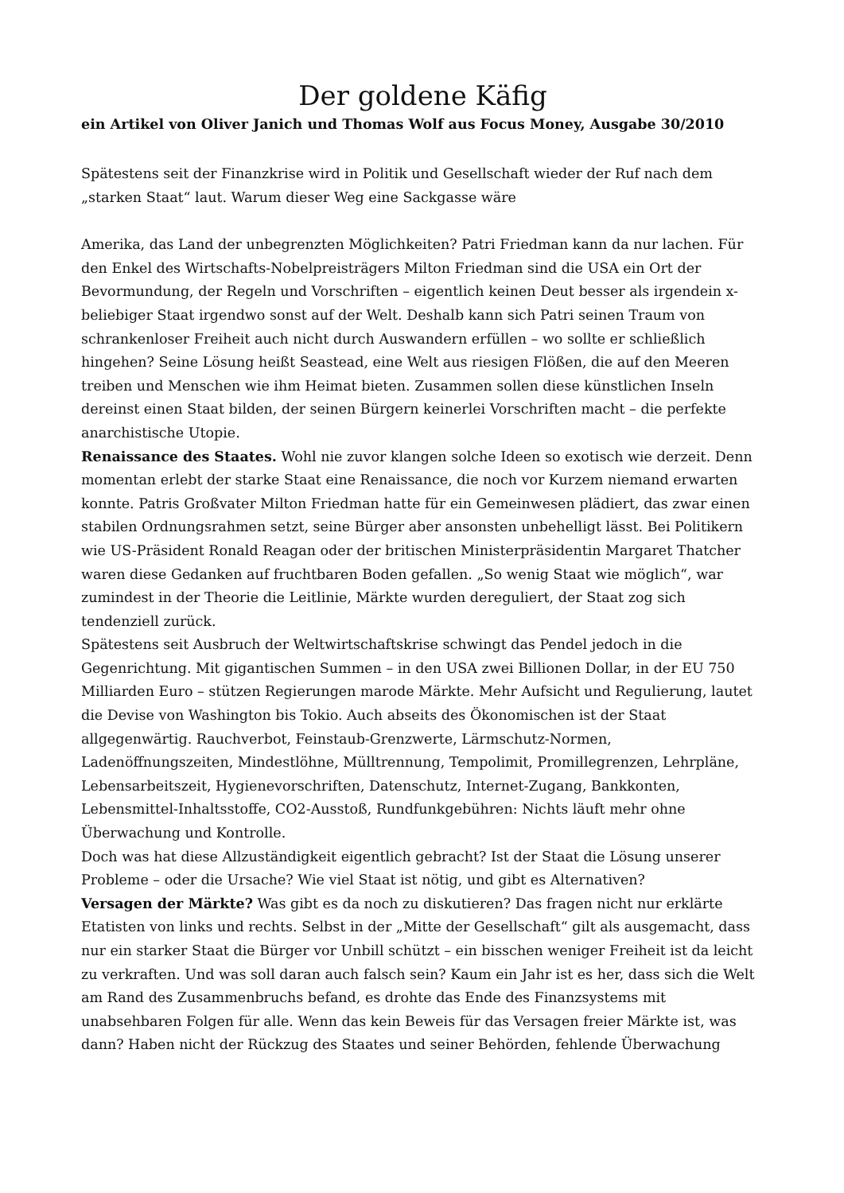Der goldene Käfig
ein Artikel von Oliver Janich und Thomas Wolf aus Focus Money, Ausgabe 30/2010
Spätestens seit der Finanzkrise wird in Politik und Gesellschaft wieder der Ruf nach dem „starken Staat“ laut. Warum dieser Weg eine Sackgasse wäre
Amerika, das Land der unbegrenzten Möglichkeiten? Patri Friedman kann da nur lachen. Für den Enkel des Wirtschafts-Nobelpreisträgers Milton Friedman sind die USA ein Ort der Bevormundung, der Regeln und Vorschriften – eigentlich keinen Deut besser als irgendein x-beliebiger Staat irgendwo sonst auf der Welt. Deshalb kann sich Patri seinen Traum von schrankenloser Freiheit auch nicht durch Auswandern erfüllen – wo sollte er schließlich hingehen? Seine Lösung heißt Seastead, eine Welt aus riesigen Flößen, die auf den Meeren treiben und Menschen wie ihm Heimat bieten. Zusammen sollen diese künstlichen Inseln dereinst einen Staat bilden, der seinen Bürgern keinerlei Vorschriften macht – die perfekte anarchistische Utopie.
Renaissance des Staates. Wohl nie zuvor klangen solche Ideen so exotisch wie derzeit. Denn momentan erlebt der starke Staat eine Renaissance, die noch vor Kurzem niemand erwarten konnte. Patris Großvater Milton Friedman hatte für ein Gemeinwesen plädiert, das zwar einen stabilen Ordnungsrahmen setzt, seine Bürger aber ansonsten unbehelligt lässt. Bei Politikern wie US-Präsident Ronald Reagan oder der britischen Ministerpräsidentin Margaret Thatcher waren diese Gedanken auf fruchtbaren Boden gefallen. „So wenig Staat wie möglich“, war zumindest in der Theorie die Leitlinie, Märkte wurden dereguliert, der Staat zog sich tendenziell zurück.
Spätestens seit Ausbruch der Weltwirtschaftskrise schwingt das Pendel jedoch in die Gegenrichtung. Mit gigantischen Summen – in den USA zwei Billionen Dollar, in der EU 750 Milliarden Euro – stützen Regierungen marode Märkte. Mehr Aufsicht und Regulierung, lautet die Devise von Washington bis Tokio. Auch abseits des Ökonomischen ist der Staat allgegenwärtig. Rauchverbot, Feinstaub-Grenzwerte, Lärmschutz-Normen, Ladenöffnungszeiten, Mindestlöhne, Mülltrennung, Tempolimit, Promillegrenzen, Lehrpläne, Lebensarbeitszeit, Hygienevorschriften, Datenschutz, Internet-Zugang, Bankkonten, Lebensmittel-Inhaltsstoffe, CO2-Ausstoß, Rundfunkgebühren: Nichts läuft mehr ohne Überwachung und Kontrolle.
Doch was hat diese Allzuständigkeit eigentlich gebracht? Ist der Staat die Lösung unserer Probleme – oder die Ursache? Wie viel Staat ist nötig, und gibt es Alternativen?
Versagen der Märkte? Was gibt es da noch zu diskutieren? Das fragen nicht nur erklärte Etatisten von links und rechts. Selbst in der „Mitte der Gesellschaft“ gilt als ausgemacht, dass nur ein starker Staat die Bürger vor Unbill schützt – ein bisschen weniger Freiheit ist da leicht zu verkraften. Und was soll daran auch falsch sein? Kaum ein Jahr ist es her, dass sich die Welt am Rand des Zusammenbruchs befand, es drohte das Ende des Finanzsystems mit unabsehbaren Folgen für alle. Wenn das kein Beweis für das Versagen freier Märkte ist, was dann? Haben nicht der Rückzug des Staates und seiner Behörden, fehlende Überwachung